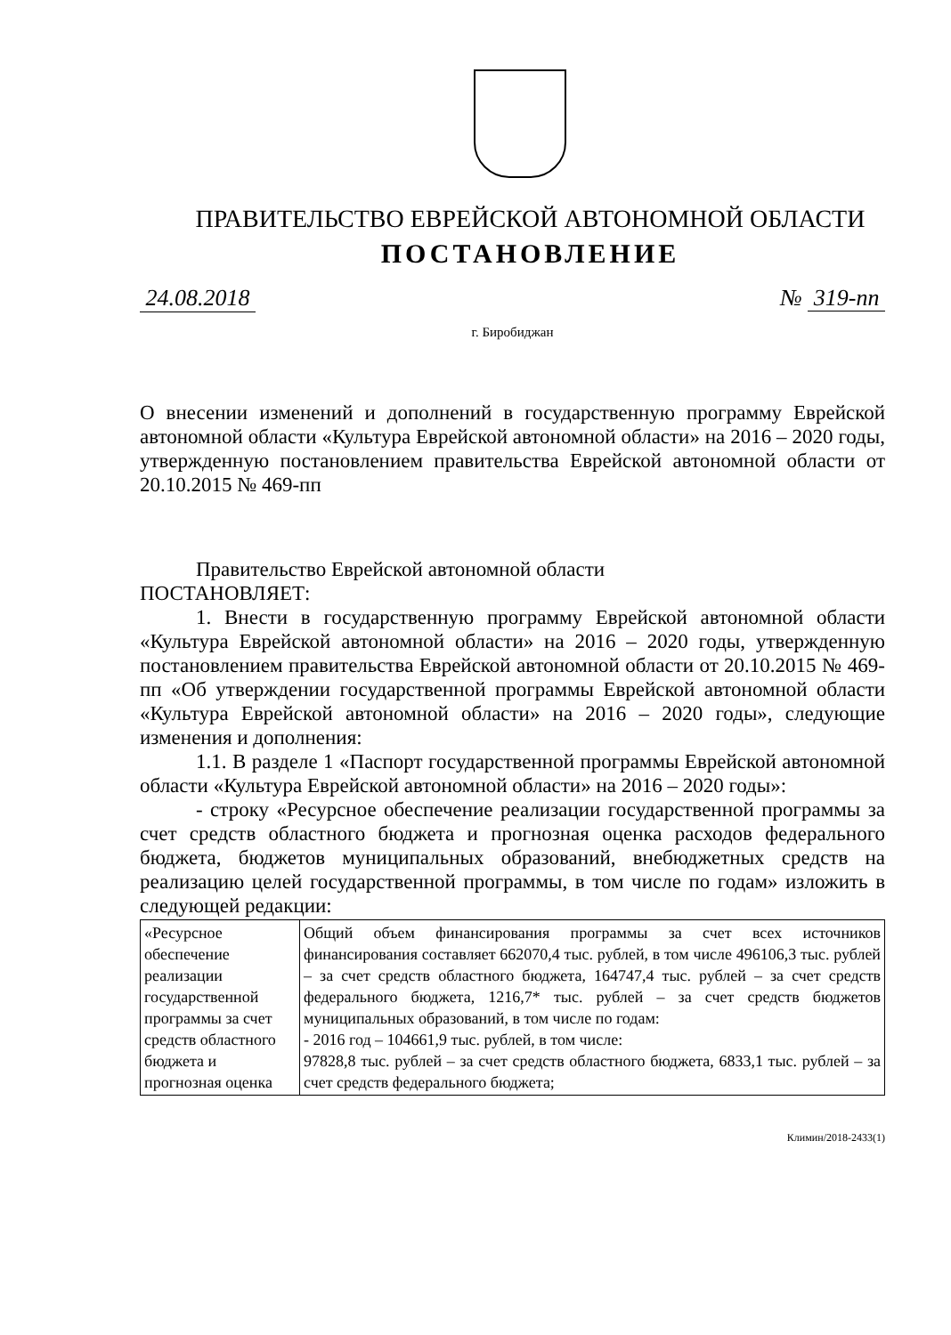ПРАВИТЕЛЬСТВО ЕВРЕЙСКОЙ АВТОНОМНОЙ ОБЛАСТИ
ПОСТАНОВЛЕНИЕ
24.08.2018 № 319-пп
г. Биробиджан
О внесении изменений и дополнений в государственную программу Еврейской автономной области «Культура Еврейской автономной области» на 2016 – 2020 годы, утвержденную постановлением правительства Еврейской автономной области от 20.10.2015 № 469-пп
Правительство Еврейской автономной области
ПОСТАНОВЛЯЕТ:
1. Внести в государственную программу Еврейской автономной области «Культура Еврейской автономной области» на 2016 – 2020 годы, утвержденную постановлением правительства Еврейской автономной области от 20.10.2015 № 469-пп «Об утверждении государственной программы Еврейской автономной области «Культура Еврейской автономной области» на 2016 – 2020 годы», следующие изменения и дополнения:
1.1. В разделе 1 «Паспорт государственной программы Еврейской автономной области «Культура Еврейской автономной области» на 2016 – 2020 годы»:
- строку «Ресурсное обеспечение реализации государственной программы за счет средств областного бюджета и прогнозная оценка расходов федерального бюджета, бюджетов муниципальных образований, внебюджетных средств на реализацию целей государственной программы, в том числе по годам» изложить в следующей редакции:
| «Ресурсное обеспечение реализации государственной программы за счет средств областного бюджета и прогнозная оценка | Общий объем финансирования программы за счет всех источников финансирования составляет 662070,4 тыс. рублей, в том числе 496106,3 тыс. рублей – за счет средств областного бюджета, 164747,4 тыс. рублей – за счет средств федерального бюджета, 1216,7* тыс. рублей – за счет средств бюджетов муниципальных образований, в том числе по годам: - 2016 год – 104661,9 тыс. рублей, в том числе: 97828,8 тыс. рублей – за счет средств областного бюджета, 6833,1 тыс. рублей – за счет средств федерального бюджета; |
Климин/2018-2433(1)